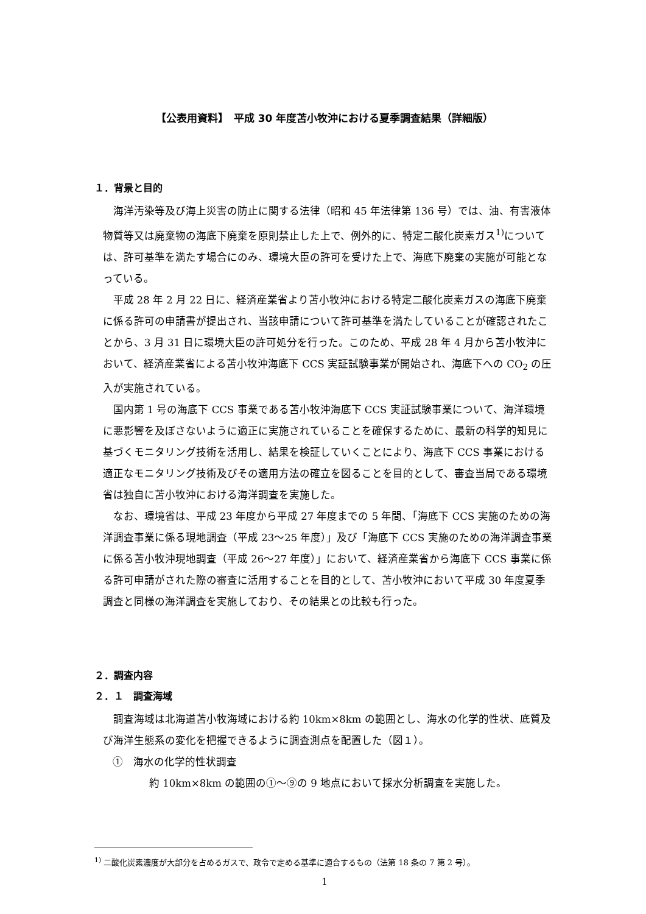【公表用資料】　平成 30 年度苫小牧沖における夏季調査結果（詳細版）
１．背景と目的
海洋汚染等及び海上災害の防止に関する法律（昭和 45 年法律第 136 号）では、油、有害液体物質等又は廃棄物の海底下廃棄を原則禁止した上で、例外的に、特定二酸化炭素ガス<sup>1)</sup>については、許可基準を満たす場合にのみ、環境大臣の許可を受けた上で、海底下廃棄の実施が可能となっている。
平成 28 年 2 月 22 日に、経済産業省より苫小牧沖における特定二酸化炭素ガスの海底下廃棄に係る許可の申請書が提出され、当該申請について許可基準を満たしていることが確認されたことから、3 月 31 日に環境大臣の許可処分を行った。このため、平成 28 年 4 月から苫小牧沖において、経済産業省による苫小牧沖海底下 CCS 実証試験事業が開始され、海底下への CO<sub>2</sub> の圧入が実施されている。
国内第 1 号の海底下 CCS 事業である苫小牧沖海底下 CCS 実証試験事業について、海洋環境に悪影響を及ぼさないように適正に実施されていることを確保するために、最新の科学的知見に基づくモニタリング技術を活用し、結果を検証していくことにより、海底下 CCS 事業における適正なモニタリング技術及びその適用方法の確立を図ることを目的として、審査当局である環境省は独自に苫小牧沖における海洋調査を実施した。
なお、環境省は、平成 23 年度から平成 27 年度までの 5 年間、「海底下 CCS 実施のための海洋調査事業に係る現地調査（平成 23～25 年度）」及び「海底下 CCS 実施のための海洋調査事業に係る苫小牧沖現地調査（平成 26～27 年度）」において、経済産業省から海底下 CCS 事業に係る許可申請がされた際の審査に活用することを目的として、苫小牧沖において平成 30 年度夏季調査と同様の海洋調査を実施しており、その結果との比較も行った。
２．調査内容
２．１　調査海域
調査海域は北海道苫小牧海域における約 10km×8km の範囲とし、海水の化学的性状、底質及び海洋生態系の変化を把握できるように調査測点を配置した（図１）。
①　海水の化学的性状調査
約 10km×8km の範囲の①～⑨の 9 地点において採水分析調査を実施した。
<sup>1)</sup> 二酸化炭素濃度が大部分を占めるガスで、政令で定める基準に適合するもの（法第 18 条の 7 第 2 号）。
1